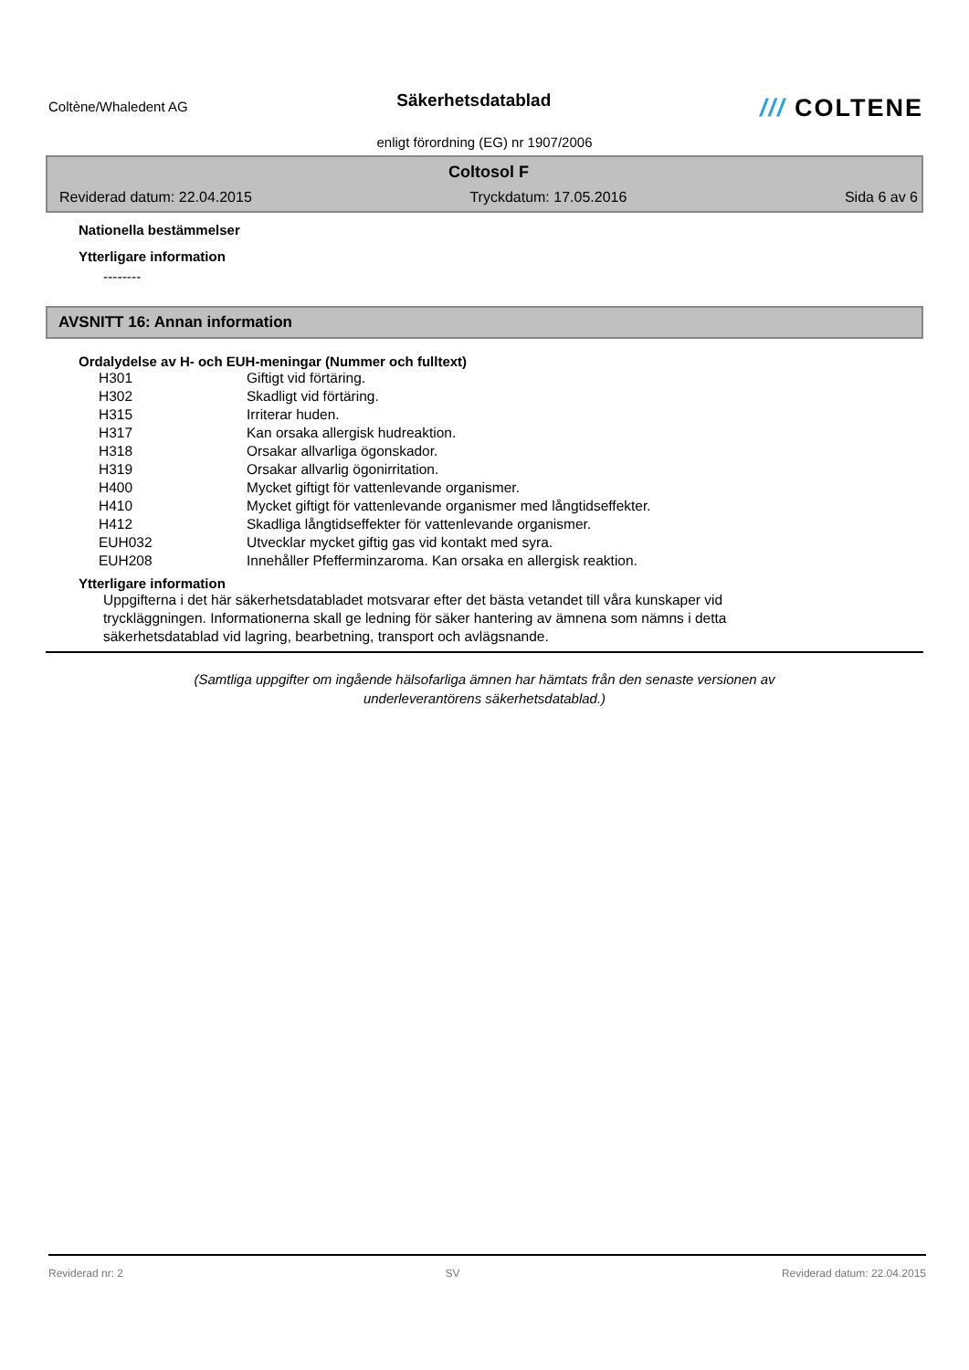Coltène/Whaledent AG
Säkerhetsdatablad
/// COLTENE
enligt förordning (EG) nr 1907/2006
Coltosol F
Reviderad datum: 22.04.2015 Tryckdatum: 17.05.2016 Sida 6 av 6
Nationella bestämmelser
Ytterligare information
--------
AVSNITT 16: Annan information
Ordalydelse av H- och EUH-meningar (Nummer och fulltext)
| H301 | Giftigt vid förtäring. |
| H302 | Skadligt vid förtäring. |
| H315 | Irriterar huden. |
| H317 | Kan orsaka allergisk hudreaktion. |
| H318 | Orsakar allvarliga ögonskador. |
| H319 | Orsakar allvarlig ögonirritation. |
| H400 | Mycket giftigt för vattenlevande organismer. |
| H410 | Mycket giftigt för vattenlevande organismer med långtidseffekter. |
| H412 | Skadliga långtidseffekter för vattenlevande organismer. |
| EUH032 | Utvecklar mycket giftig gas vid kontakt med syra. |
| EUH208 | Innehåller Pfefferminzaroma. Kan orsaka en allergisk reaktion. |
Ytterligare information
Uppgifterna i det här säkerhetsdatabladet motsvarar efter det bästa vetandet till våra kunskaper vid
tryckläggningen. Informationerna skall ge ledning för säker hantering av ämnena som nämns i detta
säkerhetsdatablad vid lagring, bearbetning, transport och avlägsnande.
(Samtliga uppgifter om ingående hälsofarliga ämnen har hämtats från den senaste versionen av
underleverantörens säkerhetsdatablad.)
Reviderad nr: 2 SV Reviderad datum: 22.04.2015